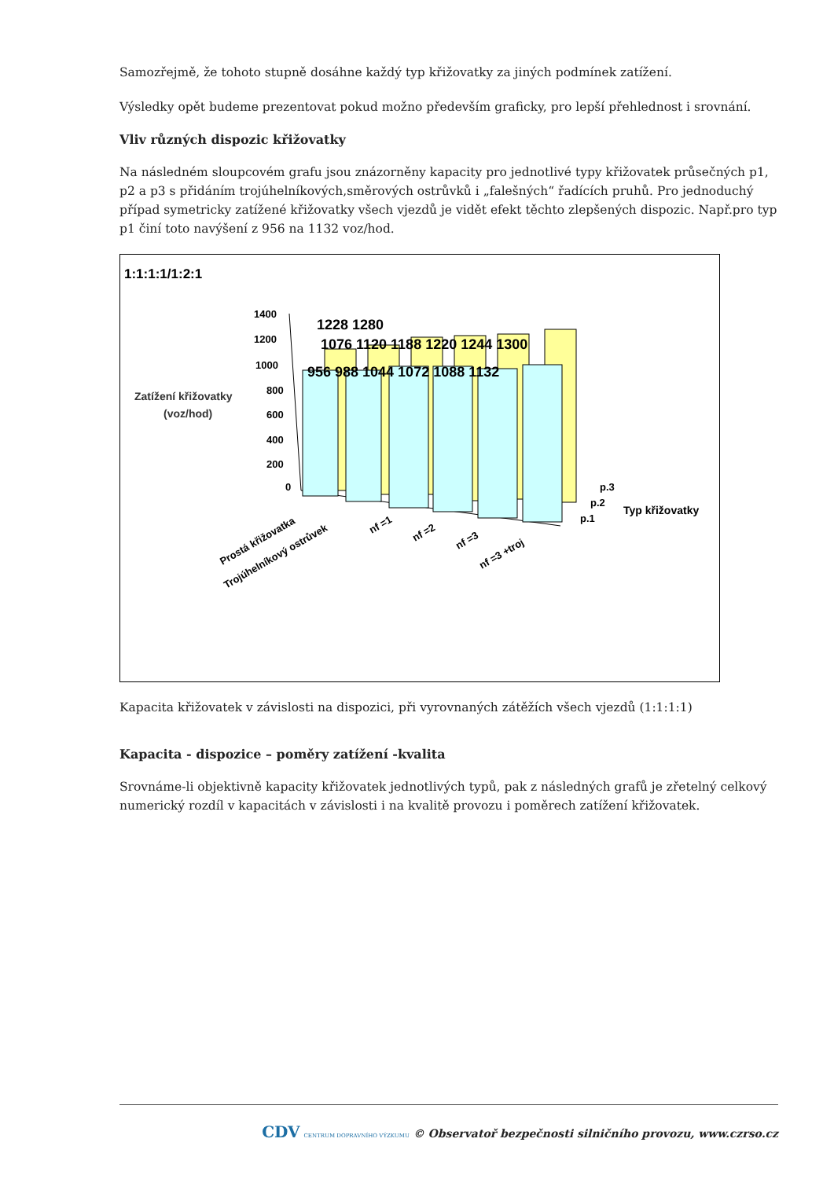Samozřejmě, že tohoto stupně dosáhne každý typ křižovatky za jiných podmínek zatížení.
Výsledky opět budeme prezentovat pokud možno především graficky, pro lepší přehlednost i srovnání.
Vliv různých dispozic křižovatky
Na následném sloupcovém grafu jsou znázorněny kapacity pro jednotlivé typy křižovatek průsečných p1, p2 a p3 s přidáním trojúhelníkových,směrových ostrůvků i „falešných“ řadících pruhů. Pro jednoduchý případ symetricky zatížené křižovatky všech vjezdů je vidět efekt těchto zlepšených dispozic. Např.pro typ p1 činí toto navýšení z 956 na 1132 voz/hod.
1:1:1:1/1:2:1
Zatížení křižovatky
(voz/hod)
1400
1200
1000
800
600
400
200
0
1228 1280
1076 1120 1188 1220 1244 1300
956 988 1044 1072 1088 1132
p.3
p.2
p.1
Typ křižovatky
Prostá křižovatka
Trojúhelníkový ostrůvek
nf =1
nf =2
nf =3
nf =3 +troj
Kapacita křižovatek v závislosti na dispozici, při vyrovnaných zátěžích všech vjezdů (1:1:1:1)
Kapacita - dispozice – poměry zatížení -kvalita
Srovnáme-li objektivně kapacity křižovatek jednotlivých typů, pak z následných grafů je zřetelný celkový numerický rozdíl v kapacitách v závislosti i na kvalitě provozu i poměrech zatížení křižovatek.
CDV CENTRUM DOPRAVNÍHO VÝZKUMU © Observatoř bezpečnosti silničního provozu, www.czrso.cz